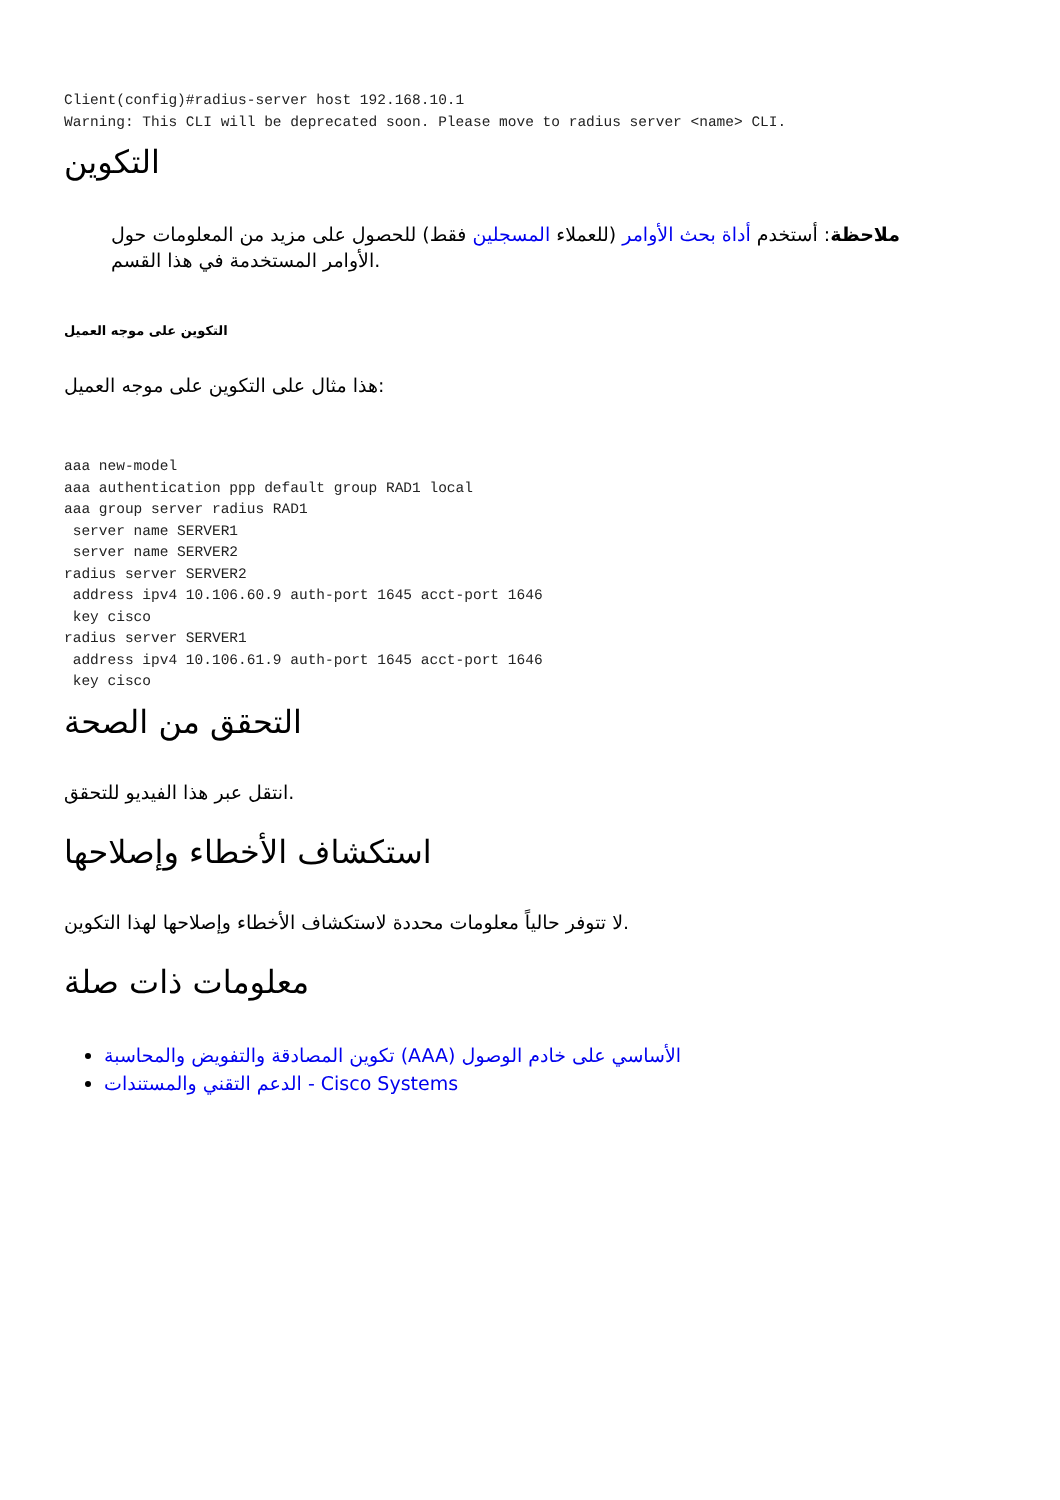Client(config)#radius-server host 192.168.10.1
Warning: This CLI will be deprecated soon. Please move to radius server <name> CLI.
التكوين
ملاحظة: أستخدم أداة بحث الأوامر (للعملاء المسجلين فقط) للحصول على مزيد من المعلومات حول الأوامر المستخدمة في هذا القسم.
التكوين على موجه العميل
هذا مثال على التكوين على موجه العميل:
aaa new-model
aaa authentication ppp default group RAD1 local
aaa group server radius RAD1
 server name SERVER1
 server name SERVER2
radius server SERVER2
 address ipv4 10.106.60.9 auth-port 1645 acct-port 1646
 key cisco
radius server SERVER1
 address ipv4 10.106.61.9 auth-port 1645 acct-port 1646
 key cisco
التحقق من الصحة
انتقل عبر هذا الفيديو للتحقق.
استكشاف الأخطاء وإصلاحها
لا تتوفر حالياً معلومات محددة لاستكشاف الأخطاء وإصلاحها لهذا التكوين.
معلومات ذات صلة
تكوين المصادقة والتفويض والمحاسبة (AAA) الأساسي على خادم الوصول
الدعم التقني والمستندات - Cisco Systems